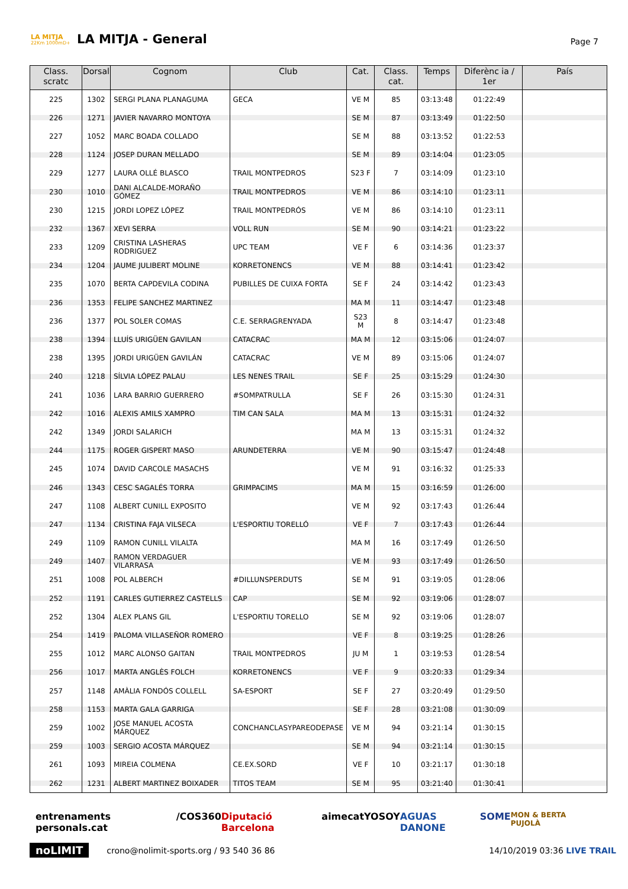LA MITJA
22Km 1000mD+
LA MITJA - General
Page 7
| Class. scratc | Dorsal | Cognom | Club | Cat. | Class. cat. | Temps | Diferènc ia / 1er | País |
| --- | --- | --- | --- | --- | --- | --- | --- | --- |
| 225 | 1302 | SERGI PLANA PLANAGUMA | GECA | VE M | 85 | 03:13:48 | 01:22:49 | |
| 226 | 1271 | JAVIER NAVARRO MONTOYA | | SE M | 87 | 03:13:49 | 01:22:50 | |
| 227 | 1052 | MARC BOADA COLLADO | | SE M | 88 | 03:13:52 | 01:22:53 | |
| 228 | 1124 | JOSEP DURAN MELLADO | | SE M | 89 | 03:14:04 | 01:23:05 | |
| 229 | 1277 | LAURA OLLÉ BLASCO | TRAIL MONTPEDROS | S23 F | 7 | 03:14:09 | 01:23:10 | |
| 230 | 1010 | DANI ALCALDE-MORAÑO GÓMEZ | TRAIL MONTPEDROS | VE M | 86 | 03:14:10 | 01:23:11 | |
| 230 | 1215 | JORDI LOPEZ LÓPEZ | TRAIL MONTPEDRÓS | VE M | 86 | 03:14:10 | 01:23:11 | |
| 232 | 1367 | XEVI SERRA | VOLL RUN | SE M | 90 | 03:14:21 | 01:23:22 | |
| 233 | 1209 | CRISTINA LASHERAS RODRIGUEZ | UPC TEAM | VE F | 6 | 03:14:36 | 01:23:37 | |
| 234 | 1204 | JAUME JULIBERT MOLINE | KORRETONENCS | VE M | 88 | 03:14:41 | 01:23:42 | |
| 235 | 1070 | BERTA CAPDEVILA CODINA | PUBILLES DE CUIXA FORTA | SE F | 24 | 03:14:42 | 01:23:43 | |
| 236 | 1353 | FELIPE SANCHEZ MARTINEZ | | MA M | 11 | 03:14:47 | 01:23:48 | |
| 236 | 1377 | POL SOLER COMAS | C.E. SERRAGRENYADA | S23 M | 8 | 03:14:47 | 01:23:48 | |
| 238 | 1394 | LLUÍS URIGÜEN GAVILAN | CATACRAC | MA M | 12 | 03:15:06 | 01:24:07 | |
| 238 | 1395 | JORDI URIGÜEN GAVILÁN | CATACRAC | VE M | 89 | 03:15:06 | 01:24:07 | |
| 240 | 1218 | SÍLVIA LÓPEZ PALAU | LES NENES TRAIL | SE F | 25 | 03:15:29 | 01:24:30 | |
| 241 | 1036 | LARA BARRIO GUERRERO | #SOMPATRULLA | SE F | 26 | 03:15:30 | 01:24:31 | |
| 242 | 1016 | ALEXIS AMILS XAMPRO | TIM CAN SALA | MA M | 13 | 03:15:31 | 01:24:32 | |
| 242 | 1349 | JORDI SALARICH | | MA M | 13 | 03:15:31 | 01:24:32 | |
| 244 | 1175 | ROGER GISPERT MASO | ARUNDETERRA | VE M | 90 | 03:15:47 | 01:24:48 | |
| 245 | 1074 | DAVID CARCOLE MASACHS | | VE M | 91 | 03:16:32 | 01:25:33 | |
| 246 | 1343 | CESC SAGALÉS TORRA | GRIMPACIMS | MA M | 15 | 03:16:59 | 01:26:00 | |
| 247 | 1108 | ALBERT CUNILL EXPOSITO | | VE M | 92 | 03:17:43 | 01:26:44 | |
| 247 | 1134 | CRISTINA FAJA VILSECA | L'ESPORTIU TORELLÓ | VE F | 7 | 03:17:43 | 01:26:44 | |
| 249 | 1109 | RAMON CUNILL VILALTA | | MA M | 16 | 03:17:49 | 01:26:50 | |
| 249 | 1407 | RAMON VERDAGUER VILARRASA | | VE M | 93 | 03:17:49 | 01:26:50 | |
| 251 | 1008 | POL ALBERCH | #DILLUNSPERDUTS | SE M | 91 | 03:19:05 | 01:28:06 | |
| 252 | 1191 | CARLES GUTIERREZ CASTELLS | CAP | SE M | 92 | 03:19:06 | 01:28:07 | |
| 252 | 1304 | ALEX PLANS GIL | L'ESPORTIU TORELLO | SE M | 92 | 03:19:06 | 01:28:07 | |
| 254 | 1419 | PALOMA VILLASEÑOR ROMERO | | VE F | 8 | 03:19:25 | 01:28:26 | |
| 255 | 1012 | MARC ALONSO GAITAN | TRAIL MONTPEDROS | JU M | 1 | 03:19:53 | 01:28:54 | |
| 256 | 1017 | MARTA ANGLÈS FOLCH | KORRETONENCS | VE F | 9 | 03:20:33 | 01:29:34 | |
| 257 | 1148 | AMÀLIA FONDÓS COLLELL | SA-ESPORT | SE F | 27 | 03:20:49 | 01:29:50 | |
| 258 | 1153 | MARTA GALA GARRIGA | | SE F | 28 | 03:21:08 | 01:30:09 | |
| 259 | 1002 | JOSE MANUEL ACOSTA MÁRQUEZ | CONCHANCLASYPAREODEPASE | VE M | 94 | 03:21:14 | 01:30:15 | |
| 259 | 1003 | SERGIO ACOSTA MÁRQUEZ | | SE M | 94 | 03:21:14 | 01:30:15 | |
| 261 | 1093 | MIREIA COLMENA | CE.EX.SORD | VE F | 10 | 03:21:17 | 01:30:18 | |
| 262 | 1231 | ALBERT MARTINEZ BOIXADER | TITOS TEAM | SE M | 95 | 03:21:40 | 01:30:41 | |
entrenaments personals.cat /COS360 Diputació Barcelona aimecat YOSOY AGUAS DANONE SOME MON & BERTA PUJOLÀ
noLIMIT crono@nolimit-sports.org / 93 540 36 86 14/10/2019 03:36 LIVE TRAIL